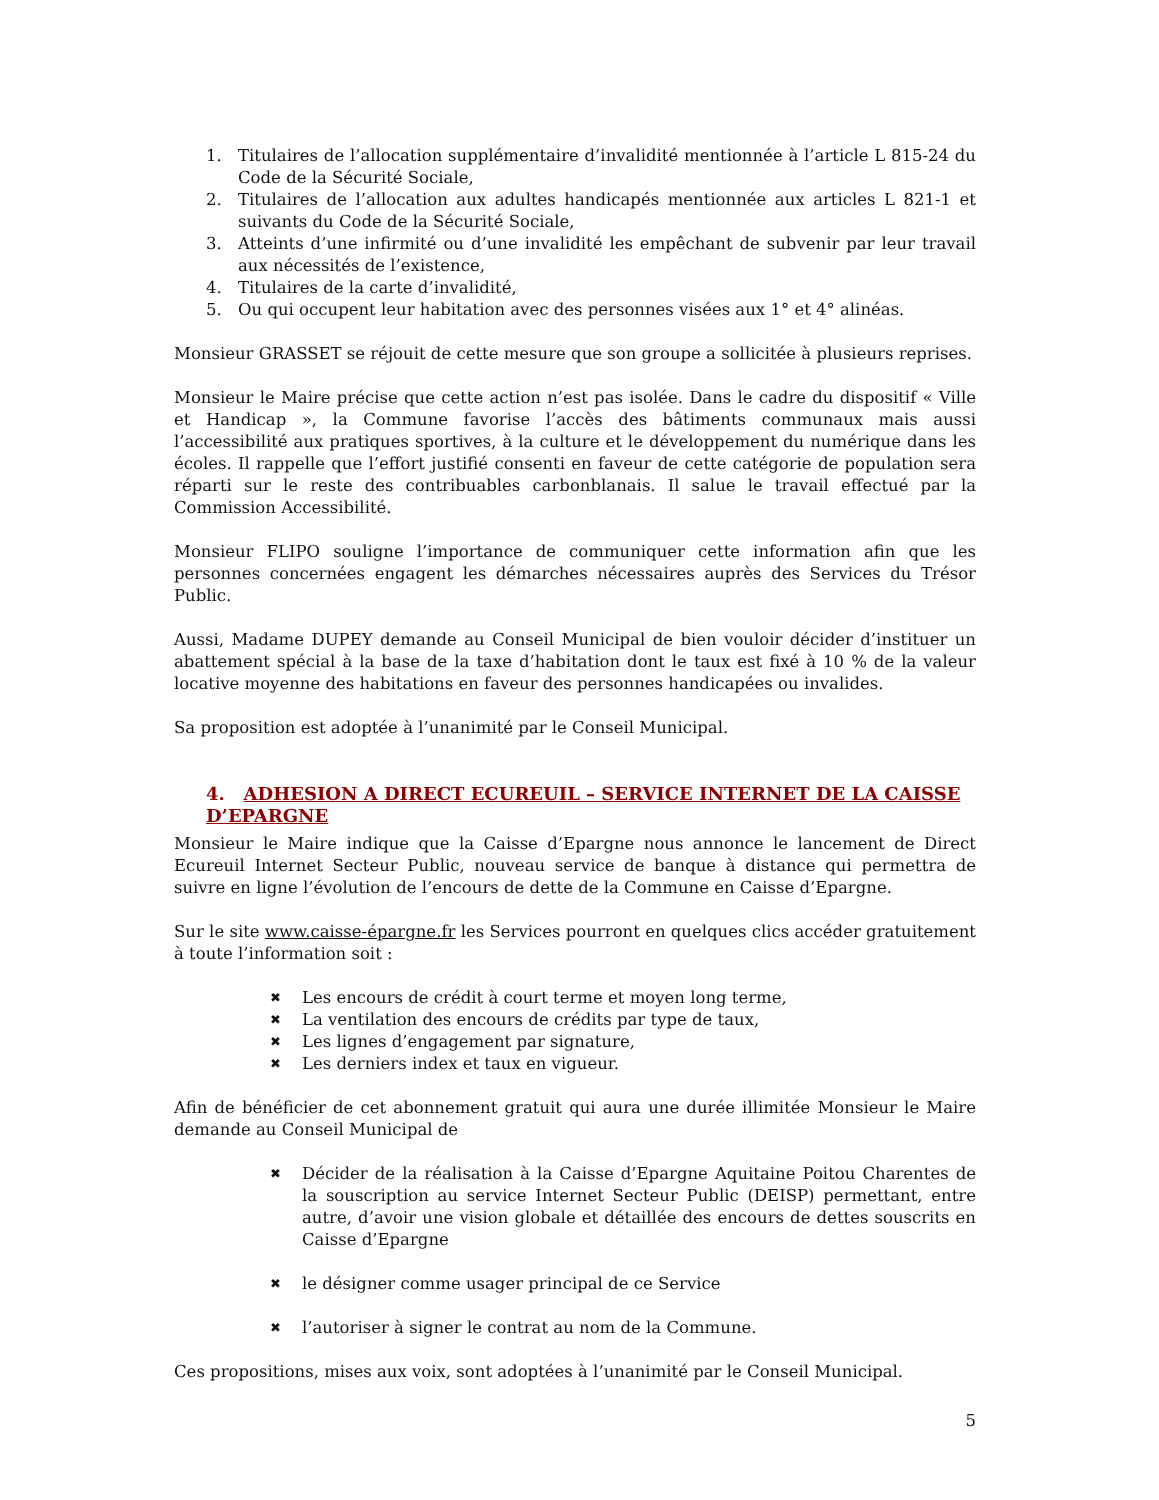1. Titulaires de l’allocation supplémentaire d’invalidité mentionnée à l’article L 815-24 du Code de la Sécurité Sociale,
2. Titulaires de l’allocation aux adultes handicapés mentionnée aux articles L 821-1 et suivants du Code de la Sécurité Sociale,
3. Atteints d’une infirmité ou d’une invalidité les empêchant de subvenir par leur travail aux nécessités de l’existence,
4. Titulaires de la carte d’invalidité,
5. Ou qui occupent leur habitation avec des personnes visées aux 1° et 4° alinéas.
Monsieur GRASSET se réjouit de cette mesure que son groupe a sollicitée à plusieurs reprises.
Monsieur le Maire précise que cette action n’est pas isolée. Dans le cadre du dispositif « Ville et Handicap », la Commune favorise l’accès des bâtiments communaux mais aussi l’accessibilité aux pratiques sportives, à la culture et le développement du numérique dans les écoles. Il rappelle que l’effort justifié consenti en faveur de cette catégorie de population sera réparti sur le reste des contribuables carbonblanais. Il salue le travail effectué par la Commission Accessibilité.
Monsieur FLIPO souligne l’importance de communiquer cette information afin que les personnes concernées engagent les démarches nécessaires auprès des Services du Trésor Public.
Aussi, Madame DUPEY demande au Conseil Municipal de bien vouloir décider d’instituer un abattement spécial à la base de la taxe d’habitation dont le taux est fixé à 10 % de la valeur locative moyenne des habitations en faveur des personnes handicapées ou invalides.
Sa proposition est adoptée à l’unanimité par le Conseil Municipal.
4. ADHESION A DIRECT ECUREUIL – SERVICE INTERNET DE LA CAISSE D’EPARGNE
Monsieur le Maire indique que la Caisse d’Epargne nous annonce le lancement de Direct Ecureuil Internet Secteur Public, nouveau service de banque à distance qui permettra de suivre en ligne l’évolution de l’encours de dette de la Commune en Caisse d’Epargne.
Sur le site www.caisse-épargne.fr les Services pourront en quelques clics accéder gratuitement à toute l’information soit :
✖ Les encours de crédit à court terme et moyen long terme,
✖ La ventilation des encours de crédits par type de taux,
✖ Les lignes d’engagement par signature,
✖ Les derniers index et taux en vigueur.
Afin de bénéficier de cet abonnement gratuit qui aura une durée illimitée Monsieur le Maire demande au Conseil Municipal de
✖ Décider de la réalisation à la Caisse d’Epargne Aquitaine Poitou Charentes de la souscription au service Internet Secteur Public (DEISP) permettant, entre autre, d’avoir une vision globale et détaillée des encours de dettes souscrits en Caisse d’Epargne
✖ le désigner comme usager principal de ce Service
✖ l’autoriser à signer le contrat au nom de la Commune.
Ces propositions, mises aux voix, sont adoptées à l’unanimité par le Conseil Municipal.
5